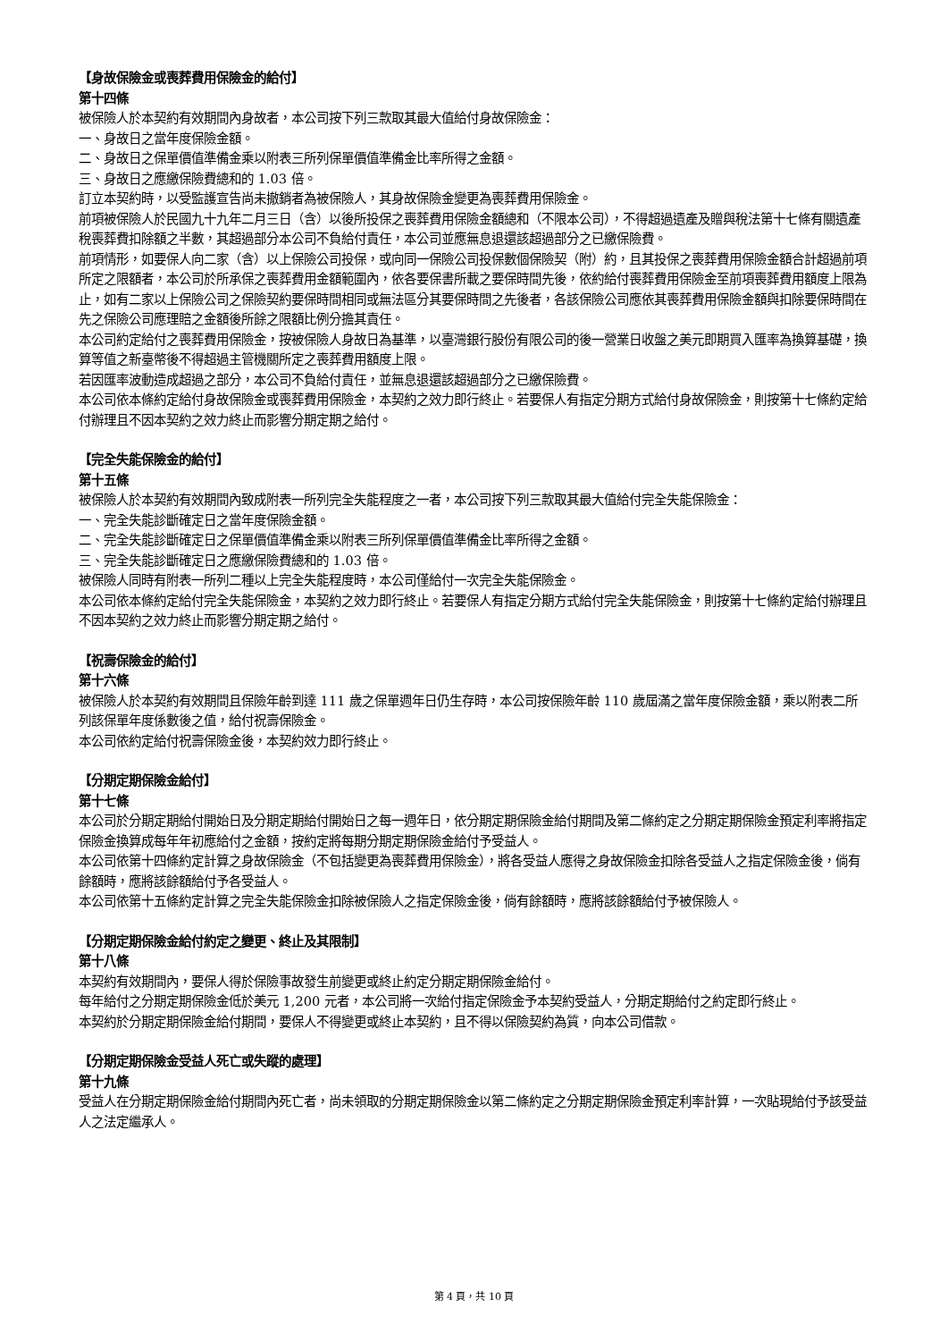【身故保險金或喪葬費用保險金的給付】
第十四條
被保險人於本契約有效期間內身故者，本公司按下列三款取其最大值給付身故保險金：
一、身故日之當年度保險金額。
二、身故日之保單價值準備金乘以附表三所列保單價值準備金比率所得之金額。
三、身故日之應繳保險費總和的 1.03 倍。
訂立本契約時，以受監護宣告尚未撤銷者為被保險人，其身故保險金變更為喪葬費用保險金。
前項被保險人於民國九十九年二月三日（含）以後所投保之喪葬費用保險金額總和（不限本公司），不得超過遺產及贈與稅法第十七條有關遺產稅喪葬費扣除額之半數，其超過部分本公司不負給付責任，本公司並應無息退還該超過部分之已繳保險費。
前項情形，如要保人向二家（含）以上保險公司投保，或向同一保險公司投保數個保險契（附）約，且其投保之喪葬費用保險金額合計超過前項所定之限額者，本公司於所承保之喪葬費用金額範圍內，依各要保書所載之要保時間先後，依約給付喪葬費用保險金至前項喪葬費用額度上限為止，如有二家以上保險公司之保險契約要保時間相同或無法區分其要保時間之先後者，各該保險公司應依其喪葬費用保險金額與扣除要保時間在先之保險公司應理賠之金額後所餘之限額比例分擔其責任。
本公司約定給付之喪葬費用保險金，按被保險人身故日為基準，以臺灣銀行股份有限公司的後一營業日收盤之美元即期買入匯率為換算基礎，換算等值之新臺幣後不得超過主管機關所定之喪葬費用額度上限。
若因匯率波動造成超過之部分，本公司不負給付責任，並無息退還該超過部分之已繳保險費。
本公司依本條約定給付身故保險金或喪葬費用保險金，本契約之效力即行終止。若要保人有指定分期方式給付身故保險金，則按第十七條約定給付辦理且不因本契約之效力終止而影響分期定期之給付。
【完全失能保險金的給付】
第十五條
被保險人於本契約有效期間內致成附表一所列完全失能程度之一者，本公司按下列三款取其最大值給付完全失能保險金：
一、完全失能診斷確定日之當年度保險金額。
二、完全失能診斷確定日之保單價值準備金乘以附表三所列保單價值準備金比率所得之金額。
三、完全失能診斷確定日之應繳保險費總和的 1.03 倍。
被保險人同時有附表一所列二種以上完全失能程度時，本公司僅給付一次完全失能保險金。
本公司依本條約定給付完全失能保險金，本契約之效力即行終止。若要保人有指定分期方式給付完全失能保險金，則按第十七條約定給付辦理且不因本契約之效力終止而影響分期定期之給付。
【祝壽保險金的給付】
第十六條
被保險人於本契約有效期間且保險年齡到達 111 歲之保單週年日仍生存時，本公司按保險年齡 110 歲屆滿之當年度保險金額，乘以附表二所列該保單年度係數後之值，給付祝壽保險金。
本公司依約定給付祝壽保險金後，本契約效力即行終止。
【分期定期保險金給付】
第十七條
本公司於分期定期給付開始日及分期定期給付開始日之每一週年日，依分期定期保險金給付期間及第二條約定之分期定期保險金預定利率將指定保險金換算成每年年初應給付之金額，按約定將每期分期定期保險金給付予受益人。
本公司依第十四條約定計算之身故保險金（不包括變更為喪葬費用保險金），將各受益人應得之身故保險金扣除各受益人之指定保險金後，倘有餘額時，應將該餘額給付予各受益人。
本公司依第十五條約定計算之完全失能保險金扣除被保險人之指定保險金後，倘有餘額時，應將該餘額給付予被保險人。
【分期定期保險金給付約定之變更、終止及其限制】
第十八條
本契約有效期間內，要保人得於保險事故發生前變更或終止約定分期定期保險金給付。
每年給付之分期定期保險金低於美元 1,200 元者，本公司將一次給付指定保險金予本契約受益人，分期定期給付之約定即行終止。
本契約於分期定期保險金給付期間，要保人不得變更或終止本契約，且不得以保險契約為質，向本公司借款。
【分期定期保險金受益人死亡或失蹤的處理】
第十九條
受益人在分期定期保險金給付期間內死亡者，尚未領取的分期定期保險金以第二條約定之分期定期保險金預定利率計算，一次貼現給付予該受益人之法定繼承人。
第 4 頁，共 10 頁